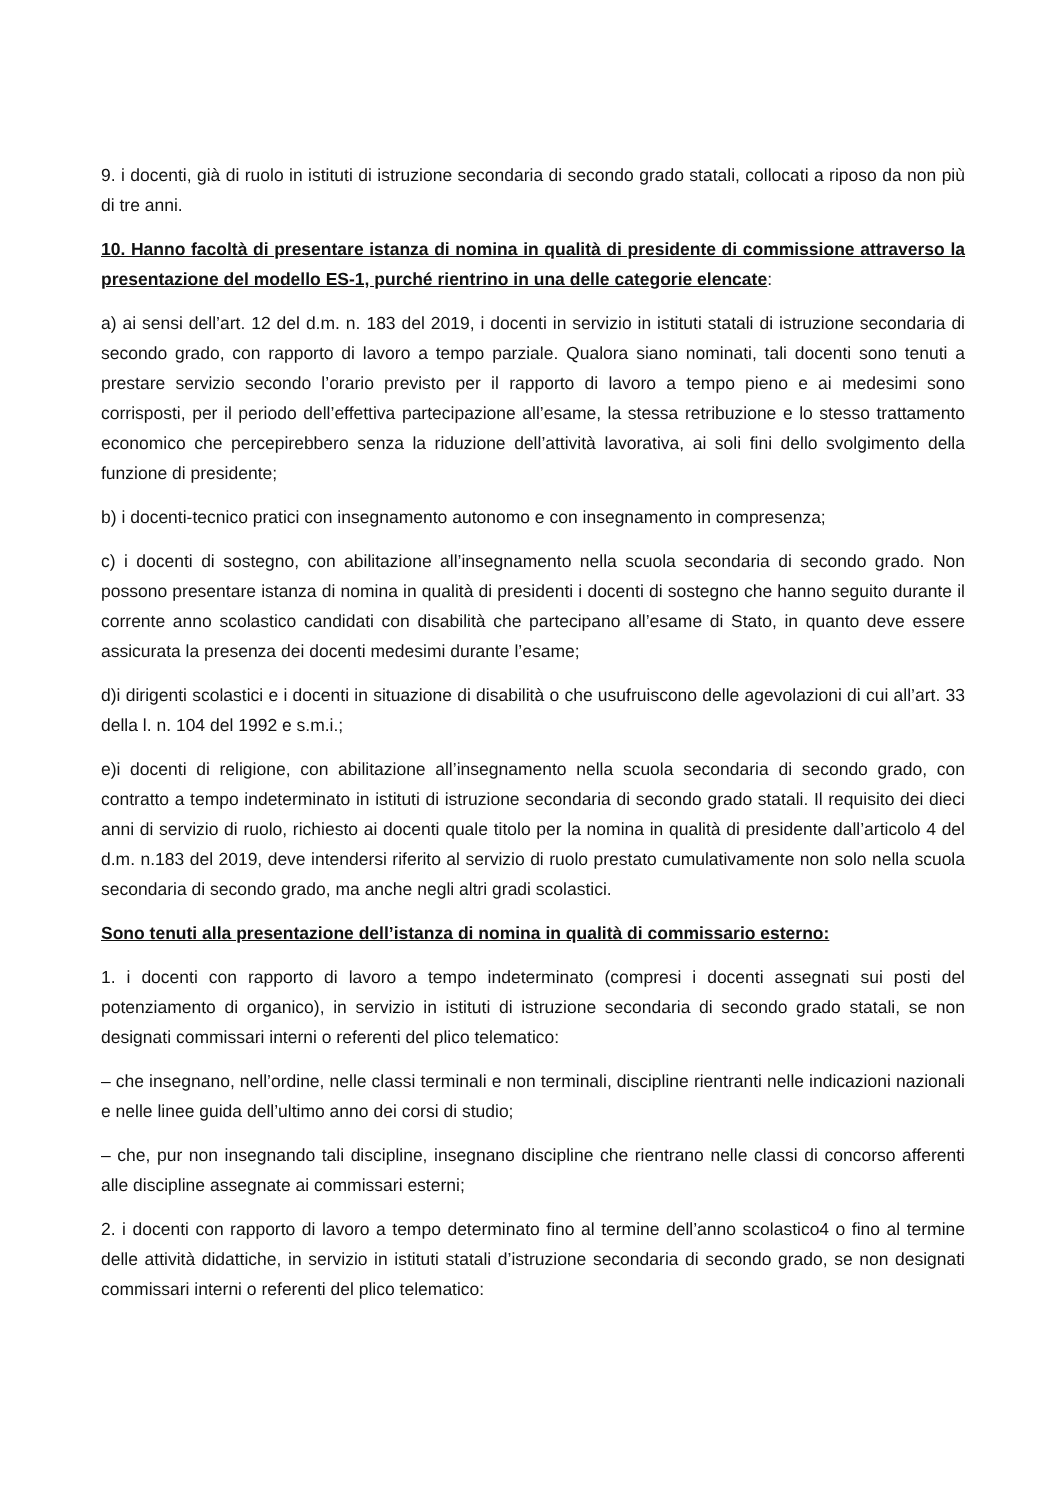9. i docenti, già di ruolo in istituti di istruzione secondaria di secondo grado statali, collocati a riposo da non più di tre anni.
10. Hanno facoltà di presentare istanza di nomina in qualità di presidente di commissione attraverso la presentazione del modello ES-1, purché rientrino in una delle categorie elencate:
a) ai sensi dell’art. 12 del d.m. n. 183 del 2019, i docenti in servizio in istituti statali di istruzione secondaria di secondo grado, con rapporto di lavoro a tempo parziale. Qualora siano nominati, tali docenti sono tenuti a prestare servizio secondo l’orario previsto per il rapporto di lavoro a tempo pieno e ai medesimi sono corrisposti, per il periodo dell’effettiva partecipazione all’esame, la stessa retribuzione e lo stesso trattamento economico che percepirebbero senza la riduzione dell’attività lavorativa, ai soli fini dello svolgimento della funzione di presidente;
b) i docenti-tecnico pratici con insegnamento autonomo e con insegnamento in compresenza;
c) i docenti di sostegno, con abilitazione all’insegnamento nella scuola secondaria di secondo grado. Non possono presentare istanza di nomina in qualità di presidenti i docenti di sostegno che hanno seguito durante il corrente anno scolastico candidati con disabilità che partecipano all’esame di Stato, in quanto deve essere assicurata la presenza dei docenti medesimi durante l’esame;
d)i dirigenti scolastici e i docenti in situazione di disabilità o che usufruiscono delle agevolazioni di cui all’art. 33 della l. n. 104 del 1992 e s.m.i.;
e)i docenti di religione, con abilitazione all’insegnamento nella scuola secondaria di secondo grado, con contratto a tempo indeterminato in istituti di istruzione secondaria di secondo grado statali. Il requisito dei dieci anni di servizio di ruolo, richiesto ai docenti quale titolo per la nomina in qualità di presidente dall’articolo 4 del d.m. n.183 del 2019, deve intendersi riferito al servizio di ruolo prestato cumulativamente non solo nella scuola secondaria di secondo grado, ma anche negli altri gradi scolastici.
Sono tenuti alla presentazione dell’istanza di nomina in qualità di commissario esterno:
1. i docenti con rapporto di lavoro a tempo indeterminato (compresi i docenti assegnati sui posti del potenziamento di organico), in servizio in istituti di istruzione secondaria di secondo grado statali, se non designati commissari interni o referenti del plico telematico:
– che insegnano, nell’ordine, nelle classi terminali e non terminali, discipline rientranti nelle indicazioni nazionali e nelle linee guida dell’ultimo anno dei corsi di studio;
– che, pur non insegnando tali discipline, insegnano discipline che rientrano nelle classi di concorso afferenti alle discipline assegnate ai commissari esterni;
2. i docenti con rapporto di lavoro a tempo determinato fino al termine dell’anno scolastico4 o fino al termine delle attività didattiche, in servizio in istituti statali d’istruzione secondaria di secondo grado, se non designati commissari interni o referenti del plico telematico: